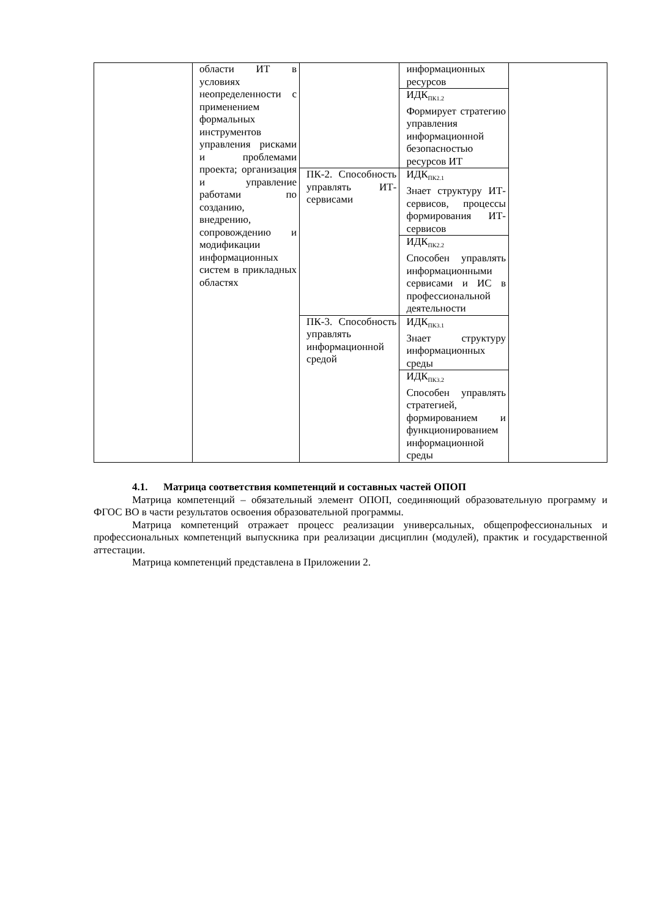| | области ИТ в условиях неопределенности с применением формальных инструментов управления рисками и проблемами проекта; организация и управление работами по созданию, внедрению, сопровождению и модификации информационных систем в прикладных областях | | информационных ресурсов | |
| | | | ИДК<sub>ПК1.2</sub> Формирует стратегию управления информационной безопасностью ресурсов ИТ | |
| | | ПК-2. Способность управлять ИТ-сервисами | ИДК<sub>ПК2.1</sub> Знает структуру ИТ-сервисов, процессы формирования ИТ-сервисов | |
| | | | ИДК<sub>ПК2.2</sub> Способен управлять информационными сервисами и ИС в профессиональной деятельности | |
| | | ПК-3. Способность управлять информационной средой | ИДК<sub>ПК3.1</sub> Знает структуру информационных среды | |
| | | | ИДК<sub>ПК3.2</sub> Способен управлять стратегией, формированием и функционированием информационной среды | |
4.1. Матрица соответствия компетенций и составных частей ОПОП
Матрица компетенций – обязательный элемент ОПОП, соединяющий образовательную программу и ФГОС ВО в части результатов освоения образовательной программы.
Матрица компетенций отражает процесс реализации универсальных, общепрофессиональных и профессиональных компетенций выпускника при реализации дисциплин (модулей), практик и государственной аттестации.
Матрица компетенций представлена в Приложении 2.